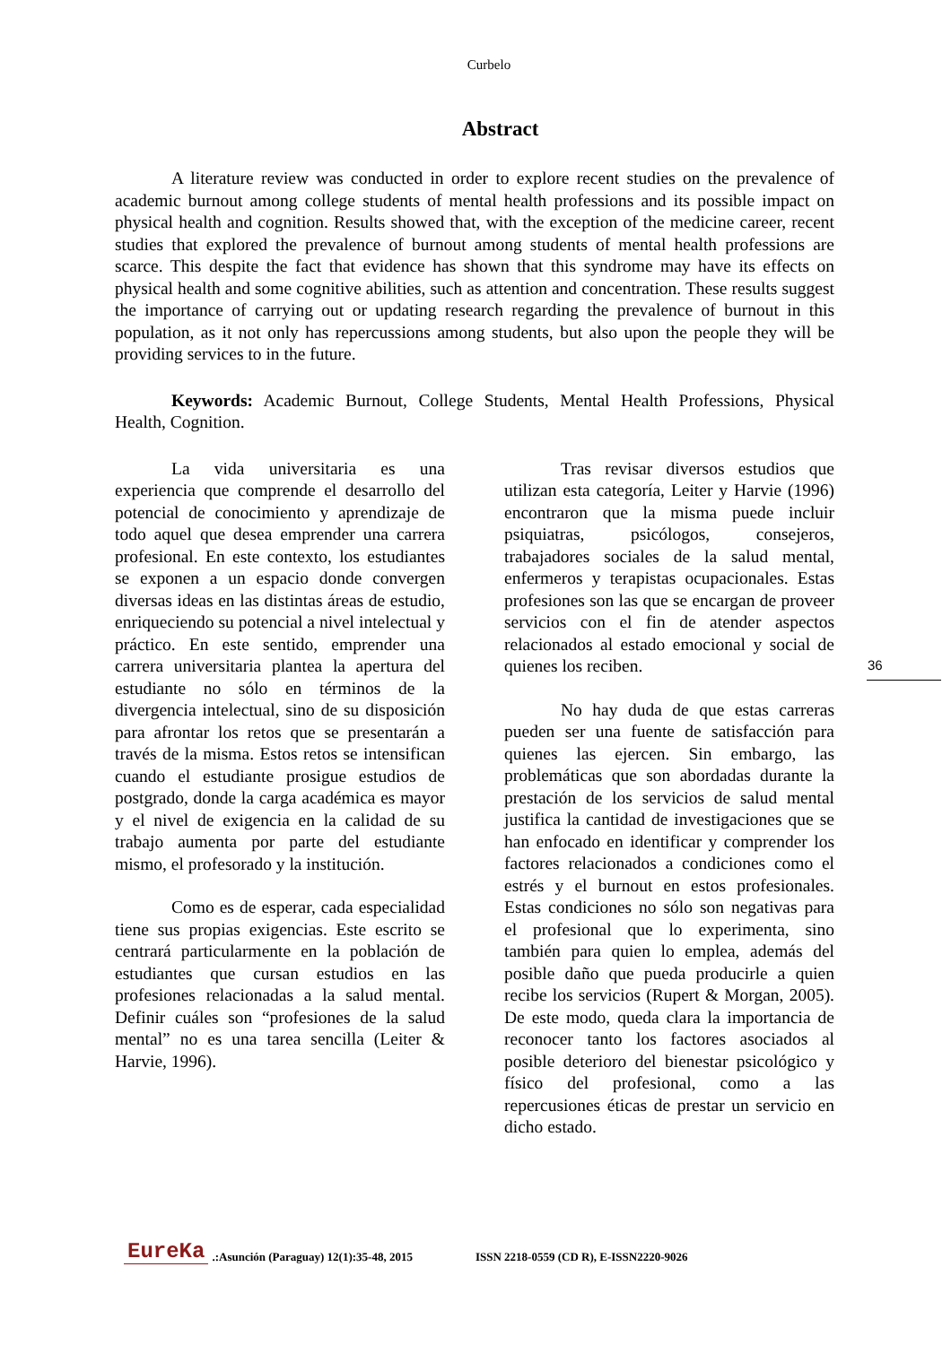Curbelo
Abstract
A literature review was conducted in order to explore recent studies on the prevalence of academic burnout among college students of mental health professions and its possible impact on physical health and cognition. Results showed that, with the exception of the medicine career, recent studies that explored the prevalence of burnout among students of mental health professions are scarce. This despite the fact that evidence has shown that this syndrome may have its effects on physical health and some cognitive abilities, such as attention and concentration. These results suggest the importance of carrying out or updating research regarding the prevalence of burnout in this population, as it not only has repercussions among students, but also upon the people they will be providing services to in the future.
Keywords: Academic Burnout, College Students, Mental Health Professions, Physical Health, Cognition.
La vida universitaria es una experiencia que comprende el desarrollo del potencial de conocimiento y aprendizaje de todo aquel que desea emprender una carrera profesional. En este contexto, los estudiantes se exponen a un espacio donde convergen diversas ideas en las distintas áreas de estudio, enriqueciendo su potencial a nivel intelectual y práctico. En este sentido, emprender una carrera universitaria plantea la apertura del estudiante no sólo en términos de la divergencia intelectual, sino de su disposición para afrontar los retos que se presentarán a través de la misma. Estos retos se intensifican cuando el estudiante prosigue estudios de postgrado, donde la carga académica es mayor y el nivel de exigencia en la calidad de su trabajo aumenta por parte del estudiante mismo, el profesorado y la institución.
Como es de esperar, cada especialidad tiene sus propias exigencias. Este escrito se centrará particularmente en la población de estudiantes que cursan estudios en las profesiones relacionadas a la salud mental. Definir cuáles son “profesiones de la salud mental” no es una tarea sencilla (Leiter & Harvie, 1996).
Tras revisar diversos estudios que utilizan esta categoría, Leiter y Harvie (1996) encontraron que la misma puede incluir psiquiatras, psicólogos, consejeros, trabajadores sociales de la salud mental, enfermeros y terapistas ocupacionales. Estas profesiones son las que se encargan de proveer servicios con el fin de atender aspectos relacionados al estado emocional y social de quienes los reciben.
No hay duda de que estas carreras pueden ser una fuente de satisfacción para quienes las ejercen. Sin embargo, las problemáticas que son abordadas durante la prestación de los servicios de salud mental justifica la cantidad de investigaciones que se han enfocado en identificar y comprender los factores relacionados a condiciones como el estrés y el burnout en estos profesionales. Estas condiciones no sólo son negativas para el profesional que lo experimenta, sino también para quien lo emplea, además del posible daño que pueda producirle a quien recibe los servicios (Rupert & Morgan, 2005). De este modo, queda clara la importancia de reconocer tanto los factores asociados al posible deterioro del bienestar psicológico y físico del profesional, como a las repercusiones éticas de prestar un servicio en dicho estado.
36
EureKa.:Asunción (Paraguay) 12(1):35-48, 2015 ISSN 2218-0559 (CD R), E-ISSN2220-9026